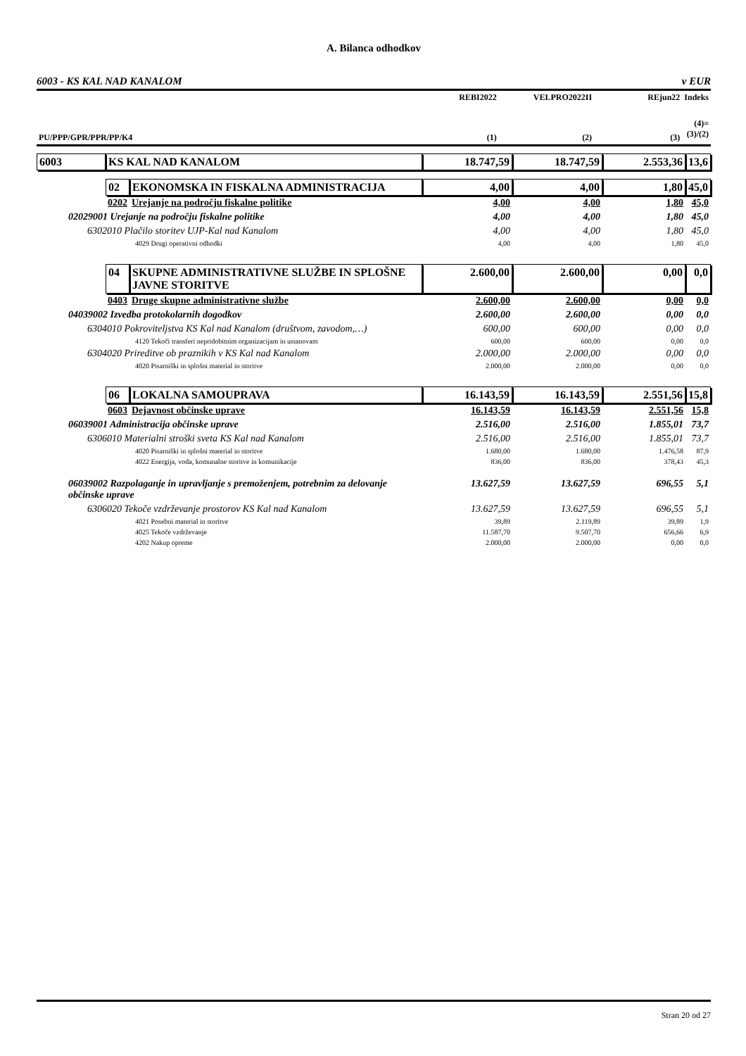A. Bilanca odhodkov
6003 - KS KAL NAD KANALOM v EUR
| | REBI2022 | VELPRO2022II | REjun22 | Indeks |
| --- | --- | --- | --- | --- |
| PU/PPP/GPR/PPR/PP/K4 | (1) | (2) | (3) | (4)= (3)/(2) |
| 6003 | KS KAL NAD KANALOM | | 18.747,59 | 18.747,59 | 2.553,36 | 13,6 |
| | 02 | EKONOMSKA IN FISKALNA ADMINISTRACIJA | 4,00 | 4,00 | 1,80 | 45,0 |
| | 0202 | Urejanje na področju fiskalne politike | 4,00 | 4,00 | 1,80 | 45,0 |
| 02029001 Urejanje na področju fiskalne politike | | | 4,00 | 4,00 | 1,80 | 45,0 |
| 6302010 Plačilo storitev UJP-Kal nad Kanalom | | | 4,00 | 4,00 | 1,80 | 45,0 |
| 4029 Drugi operativni odhodki | | | 4,00 | 4,00 | 1,80 | 45,0 |
| | 04 | SKUPNE ADMINISTRATIVNE SLUŽBE IN SPLOŠNE JAVNE STORITVE | 2.600,00 | 2.600,00 | 0,00 | 0,0 |
| | 0403 | Druge skupne administrativne službe | 2.600,00 | 2.600,00 | 0,00 | 0,0 |
| 04039002 Izvedba protokolarnih dogodkov | | | 2.600,00 | 2.600,00 | 0,00 | 0,0 |
| 6304010 Pokroviteljstva KS Kal nad Kanalom (društvom, zavodom,…) | | | 600,00 | 600,00 | 0,00 | 0,0 |
| 4120 Tekoči transferi nepridobitnim organizacijam in ustanovam | | | 600,00 | 600,00 | 0,00 | 0,0 |
| 6304020 Prireditve ob praznikih v KS Kal nad Kanalom | | | 2.000,00 | 2.000,00 | 0,00 | 0,0 |
| 4020 Pisarniški in splošni material in storitve | | | 2.000,00 | 2.000,00 | 0,00 | 0,0 |
| | 06 | LOKALNA SAMOUPRAVA | 16.143,59 | 16.143,59 | 2.551,56 | 15,8 |
| | 0603 | Dejavnost občinske uprave | 16.143,59 | 16.143,59 | 2.551,56 | 15,8 |
| 06039001 Administracija občinske uprave | | | 2.516,00 | 2.516,00 | 1.855,01 | 73,7 |
| 6306010 Materialni stroški sveta KS Kal nad Kanalom | | | 2.516,00 | 2.516,00 | 1.855,01 | 73,7 |
| 4020 Pisarniški in splošni material in storitve | | | 1.680,00 | 1.680,00 | 1.476,58 | 87,9 |
| 4022 Energija, voda, komunalne storitve in komunikacije | | | 836,00 | 836,00 | 378,43 | 45,3 |
| 06039002 Razpolaganje in upravljanje s premoženjem, potrebnim za delovanje občinske uprave | | | 13.627,59 | 13.627,59 | 696,55 | 5,1 |
| 6306020 Tekoče vzdrževanje prostorov KS Kal nad Kanalom | | | 13.627,59 | 13.627,59 | 696,55 | 5,1 |
| 4021 Posebni material in storitve | | | 39,89 | 2.119,89 | 39,89 | 1,9 |
| 4025 Tekoče vzdrževanje | | | 11.587,70 | 9.507,70 | 656,66 | 6,9 |
| 4202 Nakup opreme | | | 2.000,00 | 2.000,00 | 0,00 | 0,0 |
Stran 20 od 27